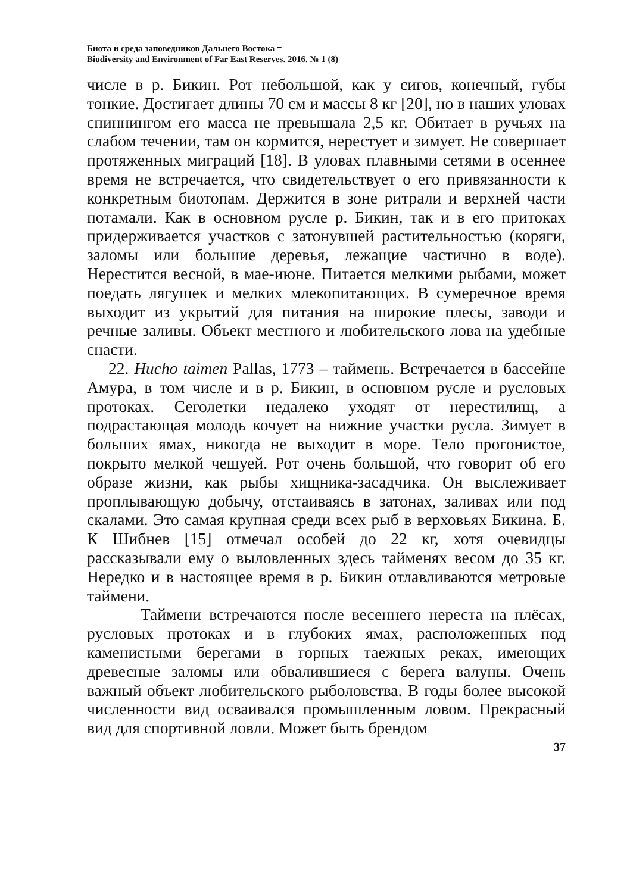Биота и среда заповедников Дальнего Востока =
Biodiversity and Environment of Far East Reserves. 2016. № 1 (8)
числе в р. Бикин. Рот небольшой, как у сигов, конечный, губы тонкие. Достигает длины 70 см и массы 8 кг [20], но в наших уловах спиннингом его масса не превышала 2,5 кг. Обитает в ручьях на слабом течении, там он кормится, нерестует и зимует. Не совершает протяженных миграций [18]. В уловах плавными сетями в осеннее время не встречается, что свидетельствует о его привязанности к конкретным биотопам. Держится в зоне ритрали и верхней части потамали. Как в основном русле р. Бикин, так и в его притоках придерживается участков с затонувшей растительностью (коряги, заломы или большие деревья, лежащие частично в воде). Нерестится весной, в мае-июне. Питается мелкими рыбами, может поедать лягушек и мелких млекопитающих. В сумеречное время выходит из укрытий для питания на широкие плесы, заводи и речные заливы. Объект местного и любительского лова на удебные снасти.
22. Hucho taimen Pallas, 1773 – таймень. Встречается в бассейне Амура, в том числе и в р. Бикин, в основном русле и русловых протоках. Сеголетки недалеко уходят от нерестилищ, а подрастающая молодь кочует на нижние участки русла. Зимует в больших ямах, никогда не выходит в море. Тело прогонистое, покрыто мелкой чешуей. Рот очень большой, что говорит об его образе жизни, как рыбы хищника-засадчика. Он выслеживает проплывающую добычу, отстаиваясь в затонах, заливах или под скалами. Это самая крупная среди всех рыб в верховьях Бикина. Б. К Шибнев [15] отмечал особей до 22 кг, хотя очевидцы рассказывали ему о выловленных здесь тайменях весом до 35 кг. Нередко и в настоящее время в р. Бикин отлавливаются метровые таймени.
Таймени встречаются после весеннего нереста на плёсах, русловых протоках и в глубоких ямах, расположенных под каменистыми берегами в горных таежных реках, имеющих древесные заломы или обвалившиеся с берега валуны. Очень важный объект любительского рыболовства. В годы более высокой численности вид осваивался промышленным ловом. Прекрасный вид для спортивной ловли. Может быть брендом
37